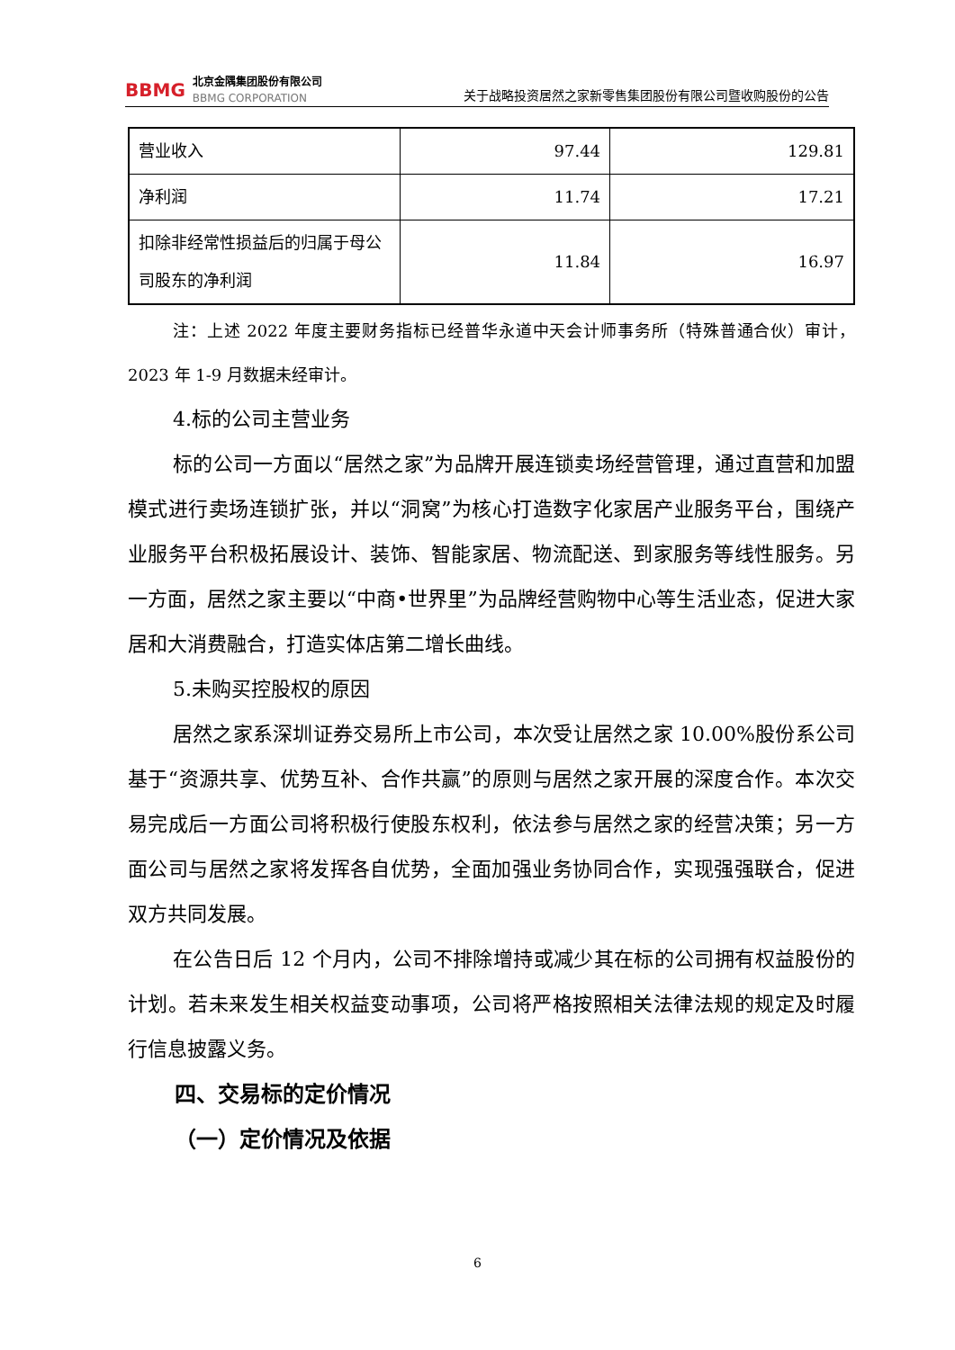BBMG
北京金隅集团股份有限公司
BBMG CORPORATION
关于战略投资居然之家新零售集团股份有限公司暨收购股份的公告
| 营业收入 | 97.44 | 129.81 |
| 净利润 | 11.74 | 17.21 |
| 扣除非经常性损益后的归属于母公司股东的净利润 | 11.84 | 16.97 |
注：上述 2022 年度主要财务指标已经普华永道中天会计师事务所（特殊普通合伙）审计，2023 年 1-9 月数据未经审计。
4.标的公司主营业务
标的公司一方面以“居然之家”为品牌开展连锁卖场经营管理，通过直营和加盟模式进行卖场连锁扩张，并以“洞窝”为核心打造数字化家居产业服务平台，围绕产业服务平台积极拓展设计、装饰、智能家居、物流配送、到家服务等线性服务。另一方面，居然之家主要以“中商•世界里”为品牌经营购物中心等生活业态，促进大家居和大消费融合，打造实体店第二增长曲线。
5.未购买控股权的原因
居然之家系深圳证券交易所上市公司，本次受让居然之家 10.00%股份系公司基于“资源共享、优势互补、合作共赢”的原则与居然之家开展的深度合作。本次交易完成后一方面公司将积极行使股东权利，依法参与居然之家的经营决策；另一方面公司与居然之家将发挥各自优势，全面加强业务协同合作，实现强强联合，促进双方共同发展。
在公告日后 12 个月内，公司不排除增持或减少其在标的公司拥有权益股份的计划。若未来发生相关权益变动事项，公司将严格按照相关法律法规的规定及时履行信息披露义务。
四、交易标的定价情况
（一）定价情况及依据
6